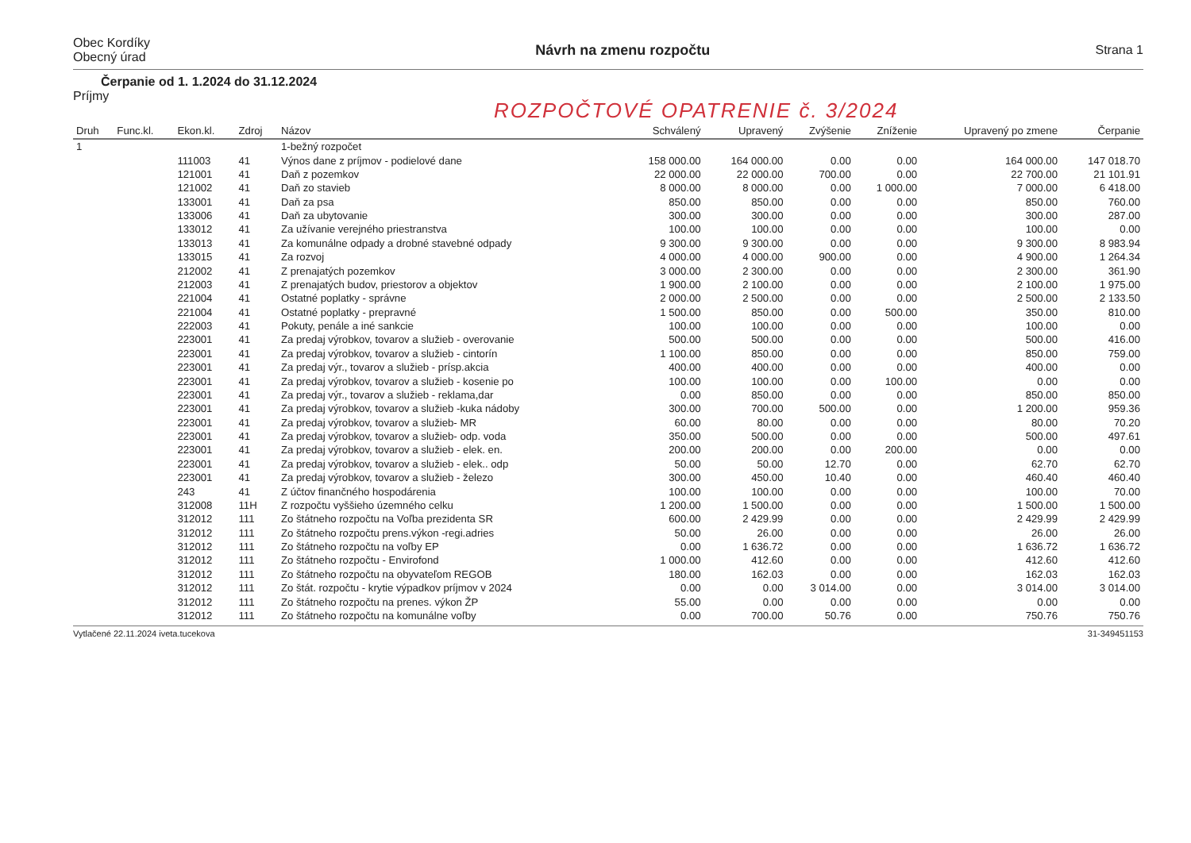Obec Kordíky
Obecný úrad
Návrh na zmenu rozpočtu Strana 1
Čerpanie od 1. 1.2024 do 31.12.2024
Príjmy
ROZPOČTOVÉ OPATRENIE č. 3/2024
| Druh | Func.kl. | Ekon.kl. | Zdroj | Názov | Schválený | Upravený | Zvýšenie | Zníženie | Upravený po zmene | Čerpanie |
| --- | --- | --- | --- | --- | --- | --- | --- | --- | --- | --- |
| 1 | | | | 1-bežný rozpočet | | | | | | |
| | | 111003 | 41 | Výnos dane z príjmov - podielové dane | 158 000.00 | 164 000.00 | 0.00 | 0.00 | 164 000.00 | 147 018.70 |
| | | 121001 | 41 | Daň z pozemkov | 22 000.00 | 22 000.00 | 700.00 | 0.00 | 22 700.00 | 21 101.91 |
| | | 121002 | 41 | Daň zo stavieb | 8 000.00 | 8 000.00 | 0.00 | 1 000.00 | 7 000.00 | 6 418.00 |
| | | 133001 | 41 | Daň za psa | 850.00 | 850.00 | 0.00 | 0.00 | 850.00 | 760.00 |
| | | 133006 | 41 | Daň za ubytovanie | 300.00 | 300.00 | 0.00 | 0.00 | 300.00 | 287.00 |
| | | 133012 | 41 | Za užívanie verejného priestranstva | 100.00 | 100.00 | 0.00 | 0.00 | 100.00 | 0.00 |
| | | 133013 | 41 | Za komunálne odpady a drobné stavebné odpady | 9 300.00 | 9 300.00 | 0.00 | 0.00 | 9 300.00 | 8 983.94 |
| | | 133015 | 41 | Za rozvoj | 4 000.00 | 4 000.00 | 900.00 | 0.00 | 4 900.00 | 1 264.34 |
| | | 212002 | 41 | Z prenajatých pozemkov | 3 000.00 | 2 300.00 | 0.00 | 0.00 | 2 300.00 | 361.90 |
| | | 212003 | 41 | Z prenajatých budov, priestorov a objektov | 1 900.00 | 2 100.00 | 0.00 | 0.00 | 2 100.00 | 1 975.00 |
| | | 221004 | 41 | Ostatné poplatky - správne | 2 000.00 | 2 500.00 | 0.00 | 0.00 | 2 500.00 | 2 133.50 |
| | | 221004 | 41 | Ostatné poplatky - prepravné | 1 500.00 | 850.00 | 0.00 | 500.00 | 350.00 | 810.00 |
| | | 222003 | 41 | Pokuty, penále a iné sankcie | 100.00 | 100.00 | 0.00 | 0.00 | 100.00 | 0.00 |
| | | 223001 | 41 | Za predaj výrobkov, tovarov a služieb - overovanie | 500.00 | 500.00 | 0.00 | 0.00 | 500.00 | 416.00 |
| | | 223001 | 41 | Za predaj výrobkov, tovarov a služieb - cintorín | 1 100.00 | 850.00 | 0.00 | 0.00 | 850.00 | 759.00 |
| | | 223001 | 41 | Za predaj výr., tovarov a služieb - prísp.akcia | 400.00 | 400.00 | 0.00 | 0.00 | 400.00 | 0.00 |
| | | 223001 | 41 | Za predaj výrobkov, tovarov a služieb - kosenie po | 100.00 | 100.00 | 0.00 | 100.00 | 0.00 | 0.00 |
| | | 223001 | 41 | Za predaj výr., tovarov a služieb - reklama,dar | 0.00 | 850.00 | 0.00 | 0.00 | 850.00 | 850.00 |
| | | 223001 | 41 | Za predaj výrobkov, tovarov a služieb -kuka nádoby | 300.00 | 700.00 | 500.00 | 0.00 | 1 200.00 | 959.36 |
| | | 223001 | 41 | Za predaj výrobkov, tovarov a služieb- MR | 60.00 | 80.00 | 0.00 | 0.00 | 80.00 | 70.20 |
| | | 223001 | 41 | Za predaj výrobkov, tovarov a služieb- odp. voda | 350.00 | 500.00 | 0.00 | 0.00 | 500.00 | 497.61 |
| | | 223001 | 41 | Za predaj výrobkov, tovarov a služieb - elek. en. | 200.00 | 200.00 | 0.00 | 200.00 | 0.00 | 0.00 |
| | | 223001 | 41 | Za predaj výrobkov, tovarov a služieb - elek.. odp | 50.00 | 50.00 | 12.70 | 0.00 | 62.70 | 62.70 |
| | | 223001 | 41 | Za predaj výrobkov, tovarov a služieb - železo | 300.00 | 450.00 | 10.40 | 0.00 | 460.40 | 460.40 |
| | | 243 | 41 | Z účtov finančného hospodárenia | 100.00 | 100.00 | 0.00 | 0.00 | 100.00 | 70.00 |
| | | 312008 | 11H | Z rozpočtu vyššieho územného celku | 1 200.00 | 1 500.00 | 0.00 | 0.00 | 1 500.00 | 1 500.00 |
| | | 312012 | 111 | Zo štátneho rozpočtu na Voľba prezidenta SR | 600.00 | 2 429.99 | 0.00 | 0.00 | 2 429.99 | 2 429.99 |
| | | 312012 | 111 | Zo štátneho rozpočtu prens.výkon -regi.adries | 50.00 | 26.00 | 0.00 | 0.00 | 26.00 | 26.00 |
| | | 312012 | 111 | Zo štátneho rozpočtu na voľby EP | 0.00 | 1 636.72 | 0.00 | 0.00 | 1 636.72 | 1 636.72 |
| | | 312012 | 111 | Zo štátneho rozpočtu - Envirofond | 1 000.00 | 412.60 | 0.00 | 0.00 | 412.60 | 412.60 |
| | | 312012 | 111 | Zo štátneho rozpočtu na obyvateľom REGOB | 180.00 | 162.03 | 0.00 | 0.00 | 162.03 | 162.03 |
| | | 312012 | 111 | Zo štát. rozpočtu - krytie výpadkov príjmov v 2024 | 0.00 | 0.00 | 3 014.00 | 0.00 | 3 014.00 | 3 014.00 |
| | | 312012 | 111 | Zo štátneho rozpočtu na prenes. výkon ŽP | 55.00 | 0.00 | 0.00 | 0.00 | 0.00 | 0.00 |
| | | 312012 | 111 | Zo štátneho rozpočtu na komunálne voľby | 0.00 | 700.00 | 50.76 | 0.00 | 750.76 | 750.76 |
Vytlačené 22.11.2024 iveta.tucekova 31-349451153